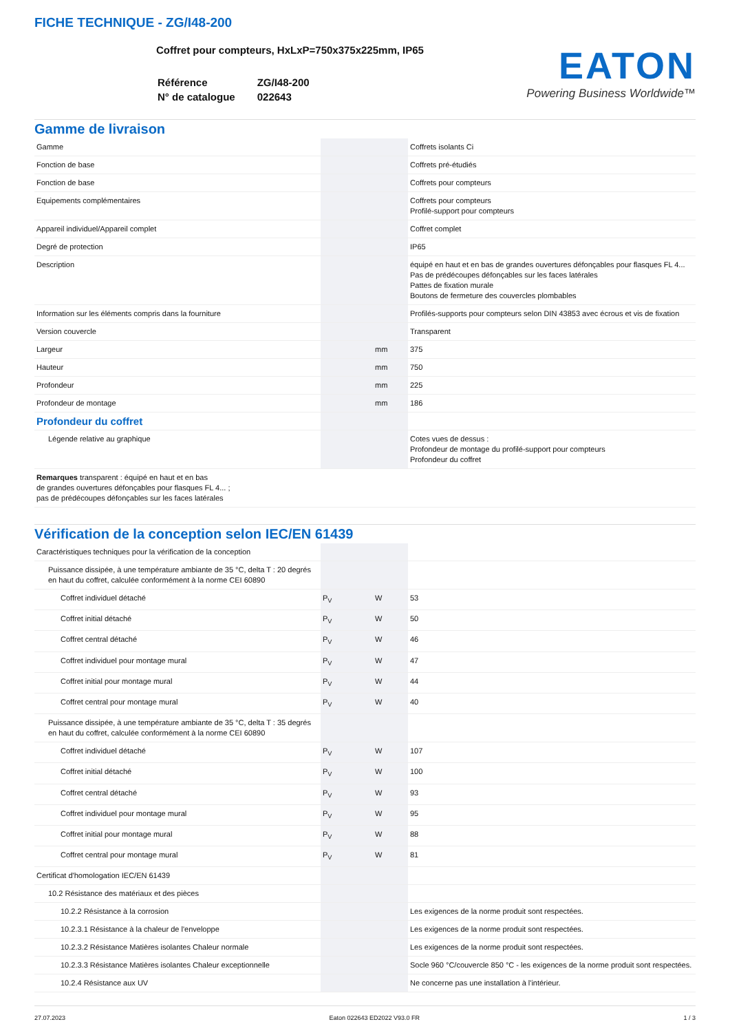FICHE TECHNIQUE - ZG/I48-200
Coffret pour compteurs, HxLxP=750x375x225mm, IP65
| Référence | ZG/I48-200 |
| N° de catalogue | 022643 |
EATON
Powering Business Worldwide™
Gamme de livraison
| Gamme | | | Coffrets isolants Ci |
| Fonction de base | | | Coffrets pré-étudiés |
| Fonction de base | | | Coffrets pour compteurs |
| Equipements complémentaires | | | Coffrets pour compteurs Profilé-support pour compteurs |
| Appareil individuel/Appareil complet | | | Coffret complet |
| Degré de protection | | | IP65 |
| Description | | | équipé en haut et en bas de grandes ouvertures défonçables pour flasques FL 4... Pas de prédécoupes défonçables sur les faces latérales Pattes de fixation murale Boutons de fermeture des couvercles plombables |
| Information sur les éléments compris dans la fourniture | | | Profilés-supports pour compteurs selon DIN 43853 avec écrous et vis de fixation |
| Version couvercle | | | Transparent |
| Largeur | | mm | 375 |
| Hauteur | | mm | 750 |
| Profondeur | | mm | 225 |
| Profondeur de montage | | mm | 186 |
| Profondeur du coffret | | | |
| Légende relative au graphique | | | Cotes vues de dessus : Profondeur de montage du profilé-support pour compteurs Profondeur du coffret |
| Remarques transparent : équipé en haut et en bas de grandes ouvertures défonçables pour flasques FL 4... ; pas de prédécoupes défonçables sur les faces latérales | | | |
Vérification de la conception selon IEC/EN 61439
| Caractéristiques techniques pour la vérification de la conception | | | |
| Puissance dissipée, à une température ambiante de 35 °C, delta T : 20 degrés en haut du coffret, calculée conformément à la norme CEI 60890 | | | |
| Coffret individuel détaché | P<sub>V</sub> | W | 53 |
| Coffret initial détaché | P<sub>V</sub> | W | 50 |
| Coffret central détaché | P<sub>V</sub> | W | 46 |
| Coffret individuel pour montage mural | P<sub>V</sub> | W | 47 |
| Coffret initial pour montage mural | P<sub>V</sub> | W | 44 |
| Coffret central pour montage mural | P<sub>V</sub> | W | 40 |
| Puissance dissipée, à une température ambiante de 35 °C, delta T : 35 degrés en haut du coffret, calculée conformément à la norme CEI 60890 | | | |
| Coffret individuel détaché | P<sub>V</sub> | W | 107 |
| Coffret initial détaché | P<sub>V</sub> | W | 100 |
| Coffret central détaché | P<sub>V</sub> | W | 93 |
| Coffret individuel pour montage mural | P<sub>V</sub> | W | 95 |
| Coffret initial pour montage mural | P<sub>V</sub> | W | 88 |
| Coffret central pour montage mural | P<sub>V</sub> | W | 81 |
| Certificat d'homologation IEC/EN 61439 | | | |
| 10.2 Résistance des matériaux et des pièces | | | |
| 10.2.2 Résistance à la corrosion | | | Les exigences de la norme produit sont respectées. |
| 10.2.3.1 Résistance à la chaleur de l'enveloppe | | | Les exigences de la norme produit sont respectées. |
| 10.2.3.2 Résistance Matières isolantes Chaleur normale | | | Les exigences de la norme produit sont respectées. |
| 10.2.3.3 Résistance Matières isolantes Chaleur exceptionnelle | | | Socle 960 °C/couvercle 850 °C - les exigences de la norme produit sont respectées. |
| 10.2.4 Résistance aux UV | | | Ne concerne pas une installation à l'intérieur. |
27.07.2023 Eaton 022643 ED2022 V93.0 FR 1 / 3